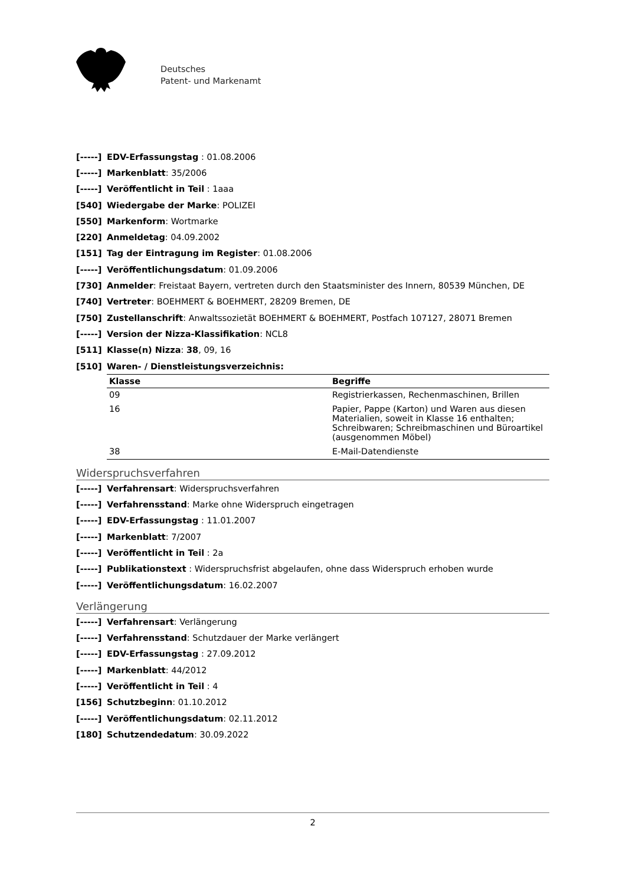Deutsches
Patent- und Markenamt
[-----] EDV-Erfassungstag : 01.08.2006
[-----] Markenblatt: 35/2006
[-----] Veröffentlicht in Teil : 1aaa
[540] Wiedergabe der Marke: POLIZEI
[550] Markenform: Wortmarke
[220] Anmeldetag: 04.09.2002
[151] Tag der Eintragung im Register: 01.08.2006
[-----] Veröffentlichungsdatum: 01.09.2006
[730] Anmelder: Freistaat Bayern, vertreten durch den Staatsminister des Innern, 80539 München, DE
[740] Vertreter: BOEHMERT & BOEHMERT, 28209 Bremen, DE
[750] Zustellanschrift: Anwaltssozietät BOEHMERT & BOEHMERT, Postfach 107127, 28071 Bremen
[-----] Version der Nizza-Klassifikation: NCL8
[511] Klasse(n) Nizza: 38, 09, 16
[510] Waren- / Dienstleistungsverzeichnis:
| Klasse | Begriffe |
| --- | --- |
| 09 | Registrierkassen, Rechenmaschinen, Brillen |
| 16 | Papier, Pappe (Karton) und Waren aus diesen Materialien, soweit in Klasse 16 enthalten; Schreibwaren; Schreibmaschinen und Büroartikel (ausgenommen Möbel) |
| 38 | E-Mail-Datendienste |
Widerspruchsverfahren
[-----] Verfahrensart: Widerspruchsverfahren
[-----] Verfahrensstand: Marke ohne Widerspruch eingetragen
[-----] EDV-Erfassungstag : 11.01.2007
[-----] Markenblatt: 7/2007
[-----] Veröffentlicht in Teil : 2a
[-----] Publikationstext : Widerspruchsfrist abgelaufen, ohne dass Widerspruch erhoben wurde
[-----] Veröffentlichungsdatum: 16.02.2007
Verlängerung
[-----] Verfahrensart: Verlängerung
[-----] Verfahrensstand: Schutzdauer der Marke verlängert
[-----] EDV-Erfassungstag : 27.09.2012
[-----] Markenblatt: 44/2012
[-----] Veröffentlicht in Teil : 4
[156] Schutzbeginn: 01.10.2012
[-----] Veröffentlichungsdatum: 02.11.2012
[180] Schutzendedatum: 30.09.2022
2